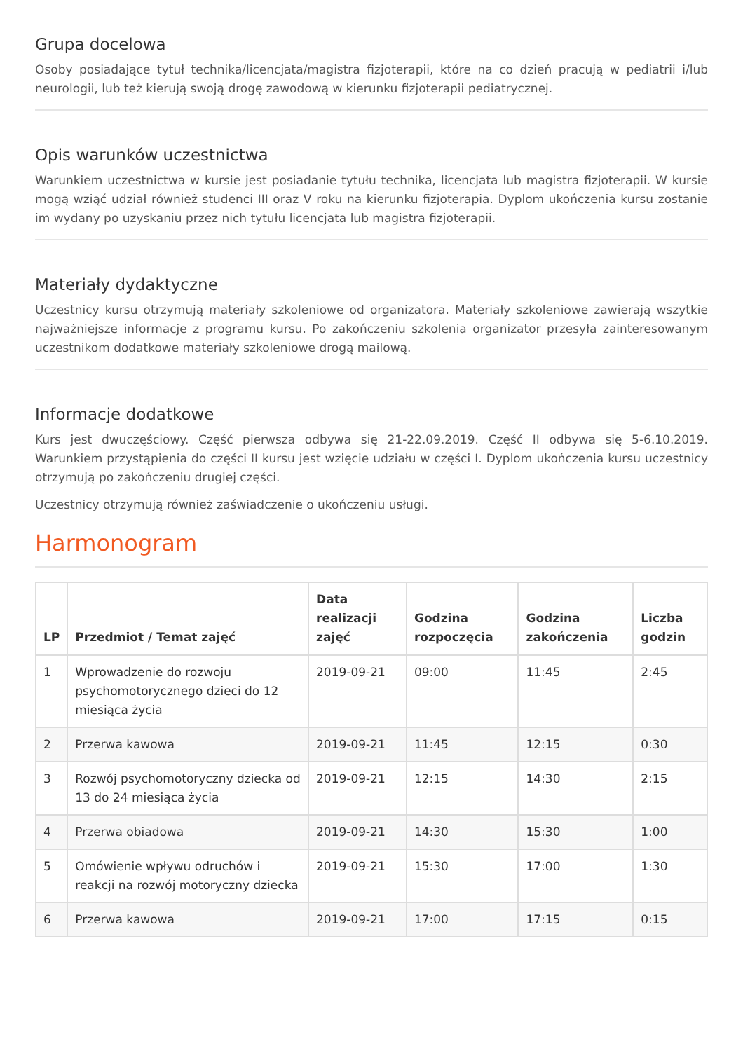Grupa docelowa
Osoby posiadające tytuł technika/licencjata/magistra fizjoterapii, które na co dzień pracują w pediatrii i/lub neurologii, lub też kierują swoją drogę zawodową w kierunku fizjoterapii pediatrycznej.
Opis warunków uczestnictwa
Warunkiem uczestnictwa w kursie jest posiadanie tytułu technika, licencjata lub magistra fizjoterapii. W kursie mogą wziąć udział również studenci III oraz V roku na kierunku fizjoterapia. Dyplom ukończenia kursu zostanie im wydany po uzyskaniu przez nich tytułu licencjata lub magistra fizjoterapii.
Materiały dydaktyczne
Uczestnicy kursu otrzymują materiały szkoleniowe od organizatora. Materiały szkoleniowe zawierają wszytkie najważniejsze informacje z programu kursu. Po zakończeniu szkolenia organizator przesyła zainteresowanym uczestnikom dodatkowe materiały szkoleniowe drogą mailową.
Informacje dodatkowe
Kurs jest dwuczęściowy. Część pierwsza odbywa się 21-22.09.2019. Część II odbywa się 5-6.10.2019. Warunkiem przystąpienia do części II kursu jest wzięcie udziału w części I. Dyplom ukończenia kursu uczestnicy otrzymują po zakończeniu drugiej części.
Uczestnicy otrzymują również zaświadczenie o ukończeniu usługi.
Harmonogram
| LP | Przedmiot / Temat zajęć | Data realizacji zajęć | Godzina rozpoczęcia | Godzina zakończenia | Liczba godzin |
| --- | --- | --- | --- | --- | --- |
| 1 | Wprowadzenie do rozwoju psychomotorycznego dzieci do 12 miesiąca życia | 2019-09-21 | 09:00 | 11:45 | 2:45 |
| 2 | Przerwa kawowa | 2019-09-21 | 11:45 | 12:15 | 0:30 |
| 3 | Rozwój psychomotoryczny dziecka od 13 do 24 miesiąca życia | 2019-09-21 | 12:15 | 14:30 | 2:15 |
| 4 | Przerwa obiadowa | 2019-09-21 | 14:30 | 15:30 | 1:00 |
| 5 | Omówienie wpływu odruchów i reakcji na rozwój motoryczny dziecka | 2019-09-21 | 15:30 | 17:00 | 1:30 |
| 6 | Przerwa kawowa | 2019-09-21 | 17:00 | 17:15 | 0:15 |